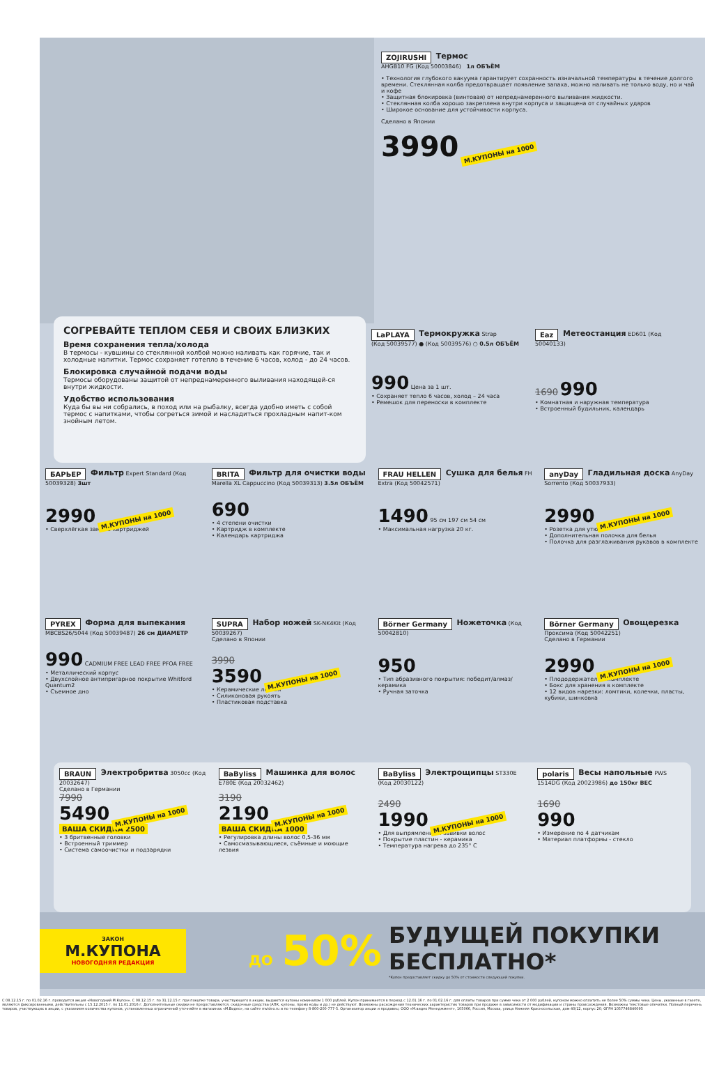ZOJIRUSHI Термос
AHGB10 FG (Код 50003846) 1л ОБЪЁМ
• Технология глубокого вакуума гарантирует сохранность изначальной температуры в течение долгого времени. Стеклянная колба предотвращает появление запаха, можно наливать не только воду, но и чай и кофе
• Защитная блокировка (винтовая) от непреднамеренного выливания жидкости.
• Стеклянная колба хорошо закреплена внутри корпуса и защищена от случайных ударов
• Широкое основание для устойчивости корпуса.
Сделано в Японии
3990 М.КУПОНЫ на 1000
СОГРЕВАЙТЕ ТЕПЛОМ СЕБЯ И СВОИХ БЛИЗКИХ
Время сохранения тепла/холода
В термосы - кувшины со стеклянной колбой можно наливать как горячие, так и холодные напитки. Термос сохраняет готепло в течение 6 часов, холод - до 24 часов.
Блокировка случайной подачи воды
Термосы оборудованы защитой от непреднамеренного выливания находящей-ся внутри жидкости.
Удобство использования
Куда бы вы ни собрались, в поход или на рыбалку, всегда удобно иметь с собой термос с напитками, чтобы согреться зимой и насладиться прохладным напит-ком знойным летом.
LaPLAYA Термокружка Strap
(Код 50039577) ● (Код 50039576) ○ 0.5л ОБЪЁМ
990 Цена за 1 шт.
• Сохраняет тепло 6 часов, холод – 24 часа
• Ремешок для переноски в комплекте
Eaz Метеостанция ED601 (Код 50040133)
1690 990
• Комнатная и наружная температура
• Встроенный будильник, календарь
БАРЬЕР Фильтр Expert Standard (Код 50039328) 3шт
2990 М.КУПОНЫ на 1000
• Сверхлёгкая замена картриджей
BRITA Фильтр для очистки воды Marella XL Cappuccino (Код 50039313) 3.5л ОБЪЁМ
690
• 4 степени очистки
• Картридж в комплекте
• Календарь картриджа
FRAU HELLEN Сушка для белья FH Extra (Код 50042571)
1490 95 см 197 см 54 см
• Максимальная нагрузка 20 кг.
anyDay Гладильная доска AnyDay Sorrento (Код 50037933)
2990 М.КУПОНЫ на 1000
• Розетка для утюга
• Дополнительная полочка для белья
• Полочка для разглаживания рукавов в комплекте
PYREX Форма для выпекания MBCBS26/5044 (Код 50039487) 26 см ДИАМЕТР
990 CADMIUM FREE LEAD FREE PFOA FREE
• Металлический корпус
• Двухслойное антипригарное покрытие Whitford Quantum2
• Съемное дно
SUPRA Набор ножей SK-NK4Kit (Код 50039267)
Сделано в Японии
3990
3590 М.КУПОНЫ на 1000
• Керамические лезвия
• Силиконовая рукоять
• Пластиковая подставка
Börner Germany Ножеточка (Код 50042810)
950
• Тип абразивного покрытия: победит/алмаз/керамика
• Ручная заточка
Börner Germany Овощерезка Проксима (Код 50042251)
Сделано в Германии
2990 М.КУПОНЫ на 1000
• Плододержатель в комплекте
• Бокс для хранения в комплекте
• 12 видов нарезки: ломтики, колечки, пласты, кубики, шинковка
BRAUN Электробритва 3050cc (Код 20032647)
Сделано в Германии
7990
5490 М.КУПОНЫ на 1000
ВАША СКИДКА 2500
• 3 бритвенные головки
• Встроенный триммер
• Система самоочистки и подзарядки
BaByliss Машинка для волос E780E (Код 20032462)
3190
2190 М.КУПОНЫ на 1000
ВАША СКИДКА 1000
• Регулировка длины волос 0,5-36 мм
• Самосмазывающиеся, съёмные и моющие лезвия
BaByliss Электрощипцы ST330E (Код 20030122)
2490
1990 М.КУПОНЫ на 1000
• Для выпрямления и завивки волос
• Покрытие пластин - керамика
• Температура нагрева до 235° С
polaris Весы напольные PWS 1514DG (Код 20023986) до 150кг ВЕС
1690
990
• Измерение по 4 датчикам
• Материал платформы - стекло
ЗАКОН
М.КУПОНА
НОВОГОДНЯЯ РЕДАКЦИЯ
ДО 50%
БУДУЩЕЙ ПОКУПКИ
БЕСПЛАТНО*
*Купон предоставляет скидку до 50% от стоимости следующей покупки.
С 08.12.15 г. по 01.02.16 г. проводится акция «Новогодний М.Купон». С 08.12.15 г. по 31.12.15 г. при покупке товара, участвующего в акции, выдаются купоны номиналом 1 000 рублей. Купон принимается в период с 12.01.16 г. по 01.02.16 г. для оплаты товаров при сумме чека от 2 000 рублей, купоном можно оплатить не более 50% суммы чека. Цены, указанные в газете, являются фиксированными, действительны с 15.12.2015 г. по 11.01.2016 г. Дополнительные скидки не предоставляются, скидочные средства (АПК, купоны, промо коды и др.) не действуют. Возможны расхождения технических характеристик товаров при продаже в зависимости от модификации и страны происхождения. Возможны текстовые опечатки. Полный перечень товаров, участвующих в акции, с указанием количества купонов, установленных ограничений уточняйте в магазинах «М.Видео», на сайте mvideo.ru и по телефону 8-800-200-777-5. Организатор акции и продавец: ООО «М.видео Менеджмент», 105066, Россия, Москва, улица Нижняя Красносельская, дом 40/12, корпус 20; ОГРН 1057746840095